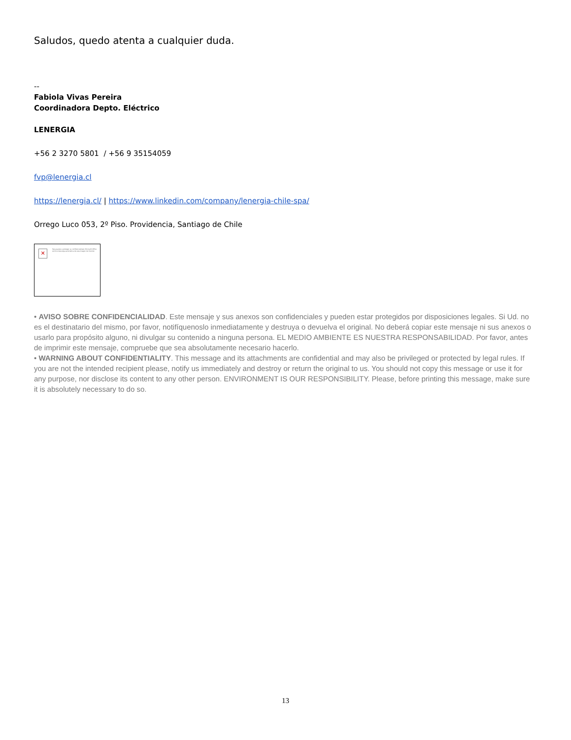Saludos, quedo atenta a cualquier duda.
--
Fabiola Vivas Pereira
Coordinadora Depto. Eléctrico
LENERGIA
+56 2 3270 5801 / +56 9 35154059
fvp@lenergia.cl
https://lenergia.cl/ | https://www.linkedin.com/company/lenergia-chile-spa/
Orrego Luco 053, 2º Piso. Providencia, Santiago de Chile
✕
Para ayudar a proteger su confidencialidad, Microsoft Office evitó la descarga automática de esta imagen de Internet.
• AVISO SOBRE CONFIDENCIALIDAD. Este mensaje y sus anexos son confidenciales y pueden estar protegidos por disposiciones legales. Si Ud. no es el destinatario del mismo, por favor, notifíquenoslo inmediatamente y destruya o devuelva el original. No deberá copiar este mensaje ni sus anexos o usarlo para propósito alguno, ni divulgar su contenido a ninguna persona. EL MEDIO AMBIENTE ES NUESTRA RESPONSABILIDAD. Por favor, antes de imprimir este mensaje, compruebe que sea absolutamente necesario hacerlo.
• WARNING ABOUT CONFIDENTIALITY. This message and its attachments are confidential and may also be privileged or protected by legal rules. If you are not the intended recipient please, notify us immediately and destroy or return the original to us. You should not copy this message or use it for any purpose, nor disclose its content to any other person. ENVIRONMENT IS OUR RESPONSIBILITY. Please, before printing this message, make sure it is absolutely necessary to do so.
13